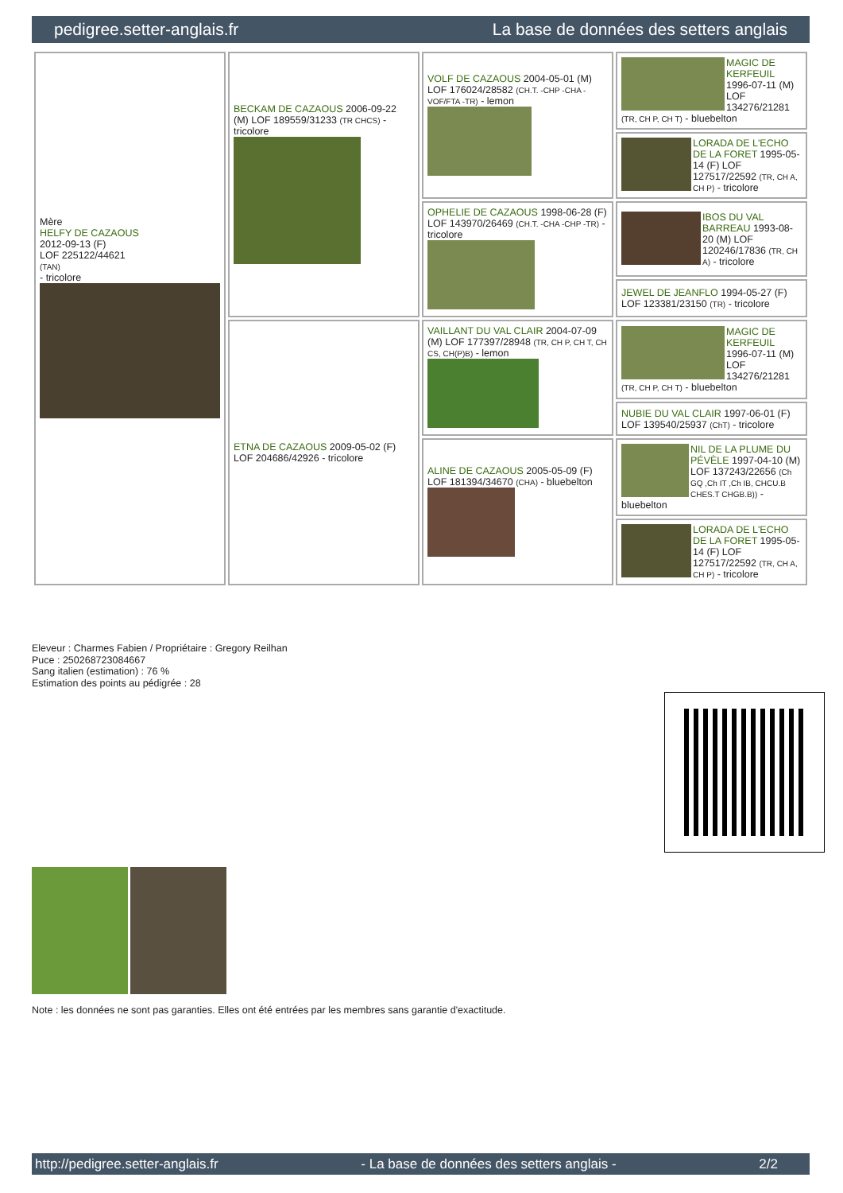pedigree.setter-anglais.fr La base de données des setters anglais
| Mère HELFY DE CAZAOUS 2012-09-13 (F) LOF 225122/44621 (TAN) - tricolore | BECKAM DE CAZAOUS 2006-09-22 (M) LOF 189559/31233 (TR CHCS) - tricolore | VOLF DE CAZAOUS 2004-05-01 (M) LOF 176024/28582 (CH.T. -CHP -CHA -VOF/FTA -TR) - lemon | MAGIC DE KERFEUIL 1996-07-11 (M) LOF 134276/21281 (TR, CH P, CH T) - bluebelton |
| | | | LORADA DE L'ECHO DE LA FORET 1995-05-14 (F) LOF 127517/22592 (TR, CH A, CH P) - tricolore |
| | | OPHELIE DE CAZAOUS 1998-06-28 (F) LOF 143970/26469 (CH.T. -CHA -CHP -TR) - tricolore | IBOS DU VAL BARREAU 1993-08-20 (M) LOF 120246/17836 (TR, CH A) - tricolore |
| | | | JEWEL DE JEANFLO 1994-05-27 (F) LOF 123381/23150 (TR) - tricolore |
| | ETNA DE CAZAOUS 2009-05-02 (F) LOF 204686/42926 - tricolore | VAILLANT DU VAL CLAIR 2004-07-09 (M) LOF 177397/28948 (TR, CH P, CH T, CH CS, CH(P)B) - lemon | MAGIC DE KERFEUIL 1996-07-11 (M) LOF 134276/21281 (TR, CH P, CH T) - bluebelton |
| | | | NUBIE DU VAL CLAIR 1997-06-01 (F) LOF 139540/25937 (ChT) - tricolore |
| | | ALINE DE CAZAOUS 2005-05-09 (F) LOF 181394/34670 (CHA) - bluebelton | NIL DE LA PLUME DU PÉVÈLE 1997-04-10 (M) LOF 137243/22656 (Ch GQ ,Ch IT ,Ch IB, CHCU.B CHES.T CHGB.B)) - bluebelton |
| | | | LORADA DE L'ECHO DE LA FORET 1995-05-14 (F) LOF 127517/22592 (TR, CH A, CH P) - tricolore |
Eleveur : Charmes Fabien / Propriétaire : Gregory Reilhan
Puce : 250268723084667
Sang italien (estimation) : 76 %
Estimation des points au pédigrée : 28
Note : les données ne sont pas garanties. Elles ont été entrées par les membres sans garantie d'exactitude.
http://pedigree.setter-anglais.fr - La base de données des setters anglais - 2/2